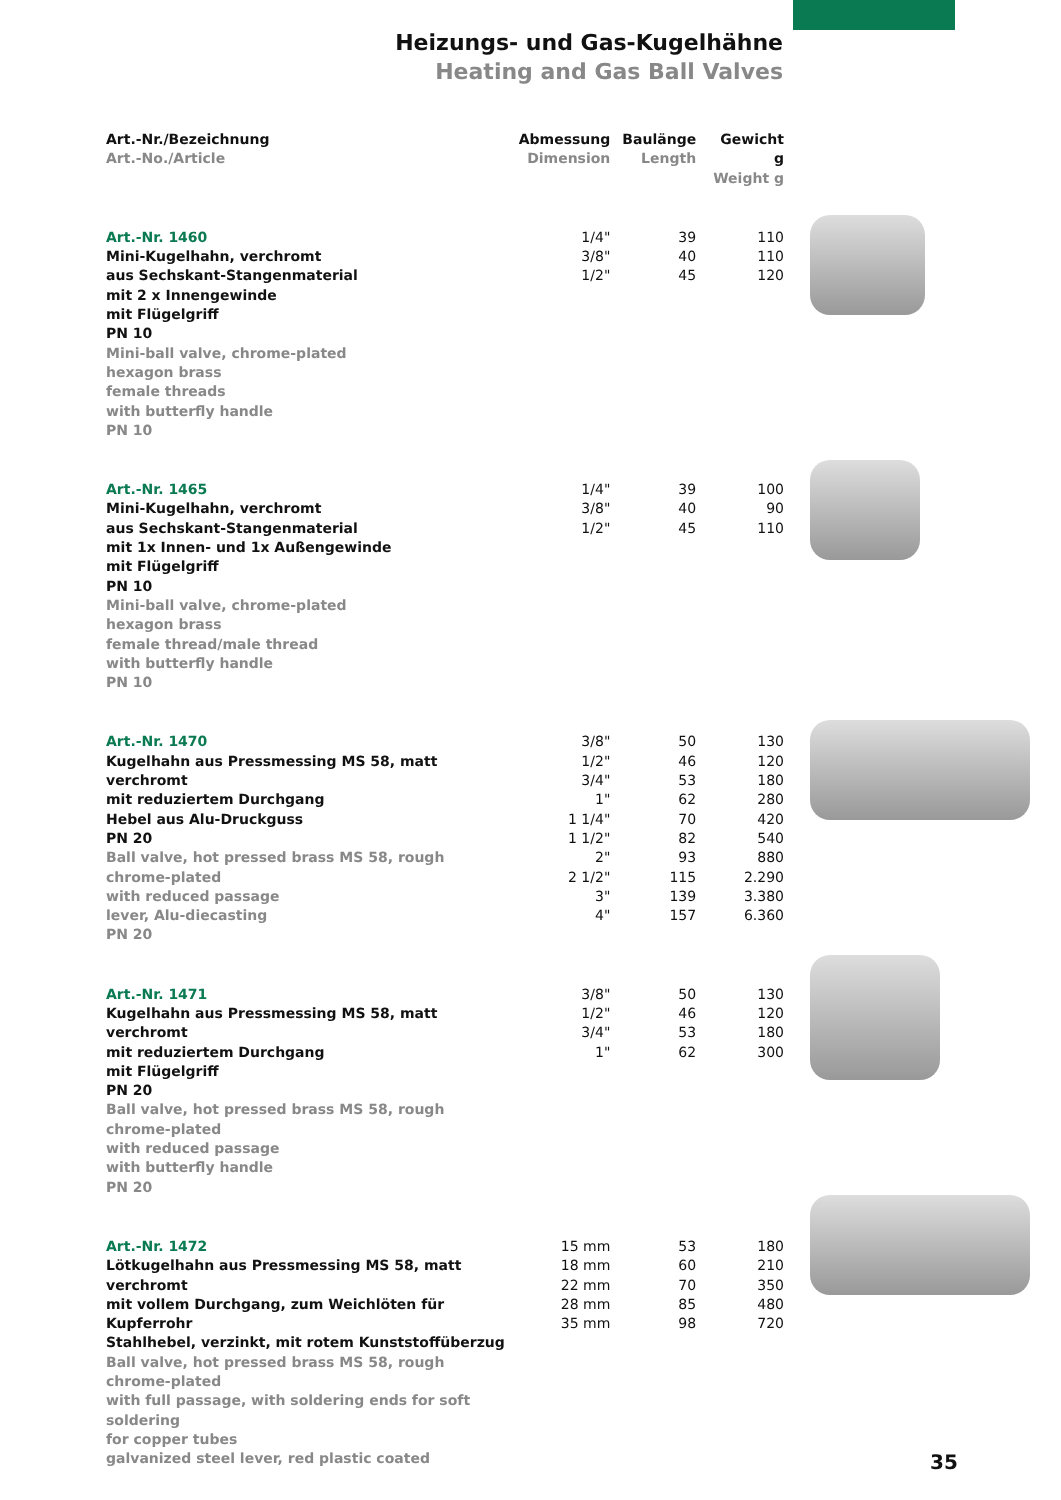Heizungs- und Gas-Kugelhähne
Heating and Gas Ball Valves
| Art.-Nr./Bezeichnung Art.-No./Article | Abmessung Dimension | Baulänge Length | Gewicht g Weight g |
| --- | --- | --- | --- |
| Art.-Nr. 1460 Mini-Kugelhahn, verchromt aus Sechskant-Stangenmaterial mit 2 x Innengewinde mit Flügelgriff PN 10 Mini-ball valve, chrome-plated hexagon brass female threads with butterfly handle PN 10 | 1/4" 3/8" 1/2" | 39 40 45 | 110 110 120 |
| Art.-Nr. 1465 Mini-Kugelhahn, verchromt aus Sechskant-Stangenmaterial mit 1x Innen- und 1x Außengewinde mit Flügelgriff PN 10 Mini-ball valve, chrome-plated hexagon brass female thread/male thread with butterfly handle PN 10 | 1/4" 3/8" 1/2" | 39 40 45 | 100 90 110 |
| Art.-Nr. 1470 Kugelhahn aus Pressmessing MS 58, matt verchromt mit reduziertem Durchgang Hebel aus Alu-Druckguss PN 20 Ball valve, hot pressed brass MS 58, rough chrome-plated with reduced passage lever, Alu-diecasting PN 20 | 3/8" 1/2" 3/4" 1" 1 1/4" 1 1/2" 2" 2 1/2" 3" 4" | 50 46 53 62 70 82 93 115 139 157 | 130 120 180 280 420 540 880 2.290 3.380 6.360 |
| Art.-Nr. 1471 Kugelhahn aus Pressmessing MS 58, matt verchromt mit reduziertem Durchgang mit Flügelgriff PN 20 Ball valve, hot pressed brass MS 58, rough chrome-plated with reduced passage with butterfly handle PN 20 | 3/8" 1/2" 3/4" 1" | 50 46 53 62 | 130 120 180 300 |
| Art.-Nr. 1472 Lötkugelhahn aus Pressmessing MS 58, matt verchromt mit vollem Durchgang, zum Weichlöten für Kupferrohr Stahlhebel, verzinkt, mit rotem Kunststoffüberzug Ball valve, hot pressed brass MS 58, rough chrome-plated with full passage, with soldering ends for soft soldering for copper tubes galvanized steel lever, red plastic coated | 15 mm 18 mm 22 mm 28 mm 35 mm | 53 60 70 85 98 | 180 210 350 480 720 |
35